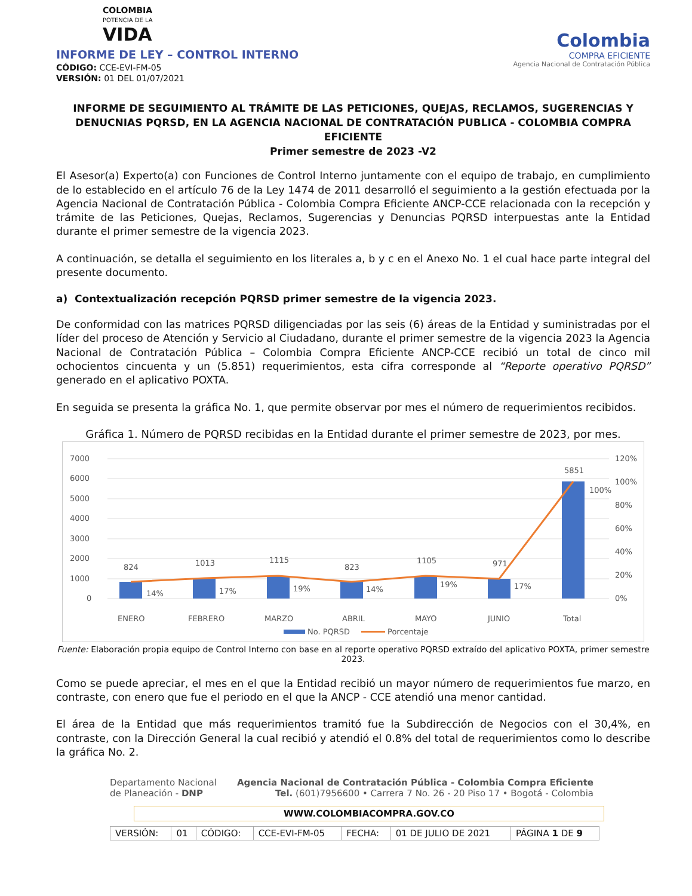COLOMBIA
POTENCIA DE LA
VIDA
INFORME DE LEY – CONTROL INTERNO
CÓDIGO: CCE-EVI-FM-05
VERSIÓN: 01 DEL 01/07/2021
Colombia
COMPRA EFICIENTE
Agencia Nacional de Contratación Pública
INFORME DE SEGUIMIENTO AL TRÁMITE DE LAS PETICIONES, QUEJAS, RECLAMOS, SUGERENCIAS Y DENUCNIAS PQRSD, EN LA AGENCIA NACIONAL DE CONTRATACIÓN PUBLICA - COLOMBIA COMPRA EFICIENTE
Primer semestre de 2023 -V2
El Asesor(a) Experto(a) con Funciones de Control Interno juntamente con el equipo de trabajo, en cumplimiento de lo establecido en el artículo 76 de la Ley 1474 de 2011 desarrolló el seguimiento a la gestión efectuada por la Agencia Nacional de Contratación Pública - Colombia Compra Eficiente ANCP-CCE relacionada con la recepción y trámite de las Peticiones, Quejas, Reclamos, Sugerencias y Denuncias PQRSD interpuestas ante la Entidad durante el primer semestre de la vigencia 2023.
A continuación, se detalla el seguimiento en los literales a, b y c en el Anexo No. 1 el cual hace parte integral del presente documento.
a) Contextualización recepción PQRSD primer semestre de la vigencia 2023.
De conformidad con las matrices PQRSD diligenciadas por las seis (6) áreas de la Entidad y suministradas por el líder del proceso de Atención y Servicio al Ciudadano, durante el primer semestre de la vigencia 2023 la Agencia Nacional de Contratación Pública – Colombia Compra Eficiente ANCP-CCE recibió un total de cinco mil ochocientos cincuenta y un (5.851) requerimientos, esta cifra corresponde al “Reporte operativo PQRSD” generado en el aplicativo POXTA.
En seguida se presenta la gráfica No. 1, que permite observar por mes el número de requerimientos recibidos.
Gráfica 1. Número de PQRSD recibidas en la Entidad durante el primer semestre de 2023, por mes.
7000
6000
5000
4000
3000
2000
1000
0
120%
100%
80%
60%
40%
20%
0%
824
1013
1115
823
1105
971
5851
14%
17%
19%
14%
19%
17%
100%
ENERO
FEBRERO
MARZO
ABRIL
MAYO
JUNIO
Total
No. PQRSD
Porcentaje
Fuente: Elaboración propia equipo de Control Interno con base en al reporte operativo PQRSD extraído del aplicativo POXTA, primer semestre 2023.
Como se puede apreciar, el mes en el que la Entidad recibió un mayor número de requerimientos fue marzo, en contraste, con enero que fue el periodo en el que la ANCP - CCE atendió una menor cantidad.
El área de la Entidad que más requerimientos tramitó fue la Subdirección de Negocios con el 30,4%, en contraste, con la Dirección General la cual recibió y atendió el 0.8% del total de requerimientos como lo describe la gráfica No. 2.
Departamento Nacional
de Planeación - DNP
Agencia Nacional de Contratación Pública - Colombia Compra Eficiente
Tel. (601)7956600 • Carrera 7 No. 26 - 20 Piso 17 • Bogotá - Colombia
WWW.COLOMBIACOMPRA.GOV.CO
| VERSIÓN: | 01 | CÓDIGO: | CCE-EVI-FM-05 | FECHA: | 01 DE JULIO DE 2021 | PÁGINA 1 DE 9 |